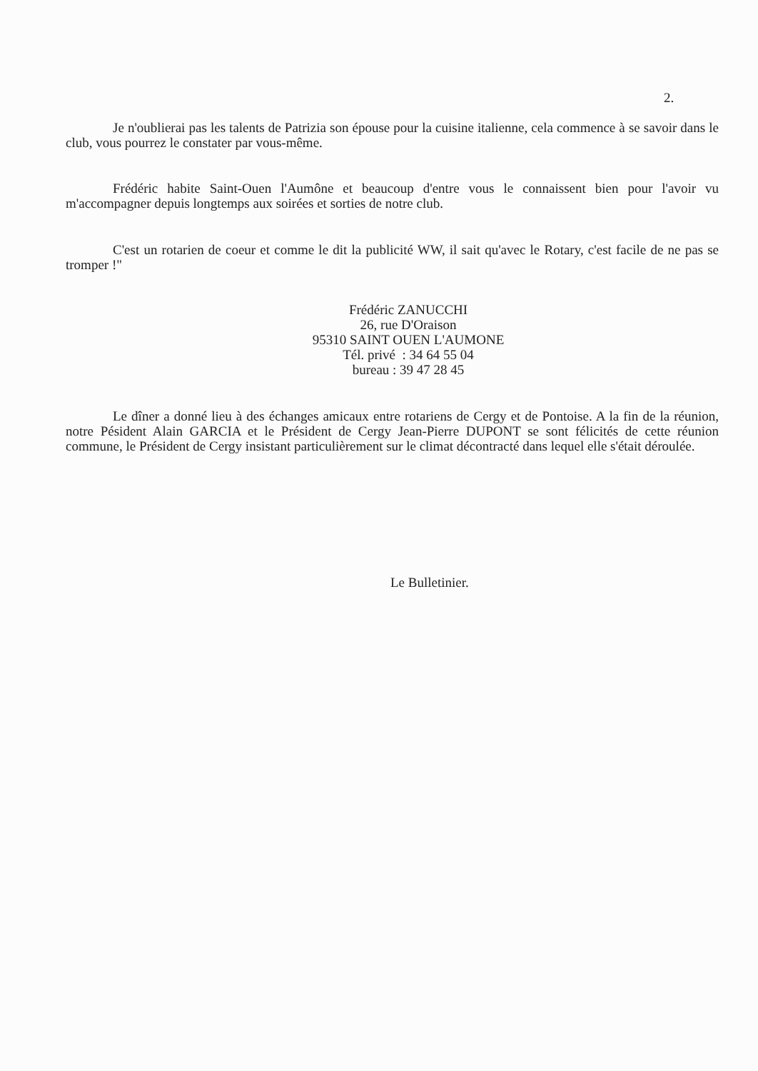2.
Je n'oublierai pas les talents de Patrizia son épouse pour la cuisine italienne, cela commence à se savoir dans le club, vous pourrez le constater par vous-même.
Frédéric habite Saint-Ouen l'Aumône et beaucoup d'entre vous le connaissent bien pour l'avoir vu m'accompagner depuis longtemps aux soirées et sorties de notre club.
C'est un rotarien de coeur et comme le dit la publicité WW, il sait qu'avec le Rotary, c'est facile de ne pas se tromper !"
Frédéric ZANUCCHI
26, rue D'Oraison
95310 SAINT OUEN L'AUMONE
Tél. privé : 34 64 55 04
bureau : 39 47 28 45
Le dîner a donné lieu à des échanges amicaux entre rotariens de Cergy et de Pontoise. A la fin de la réunion, notre Pésident Alain GARCIA et le Président de Cergy Jean-Pierre DUPONT se sont félicités de cette réunion commune, le Président de Cergy insistant particulièrement sur le climat décontracté dans lequel elle s'était déroulée.
Le Bulletinier.